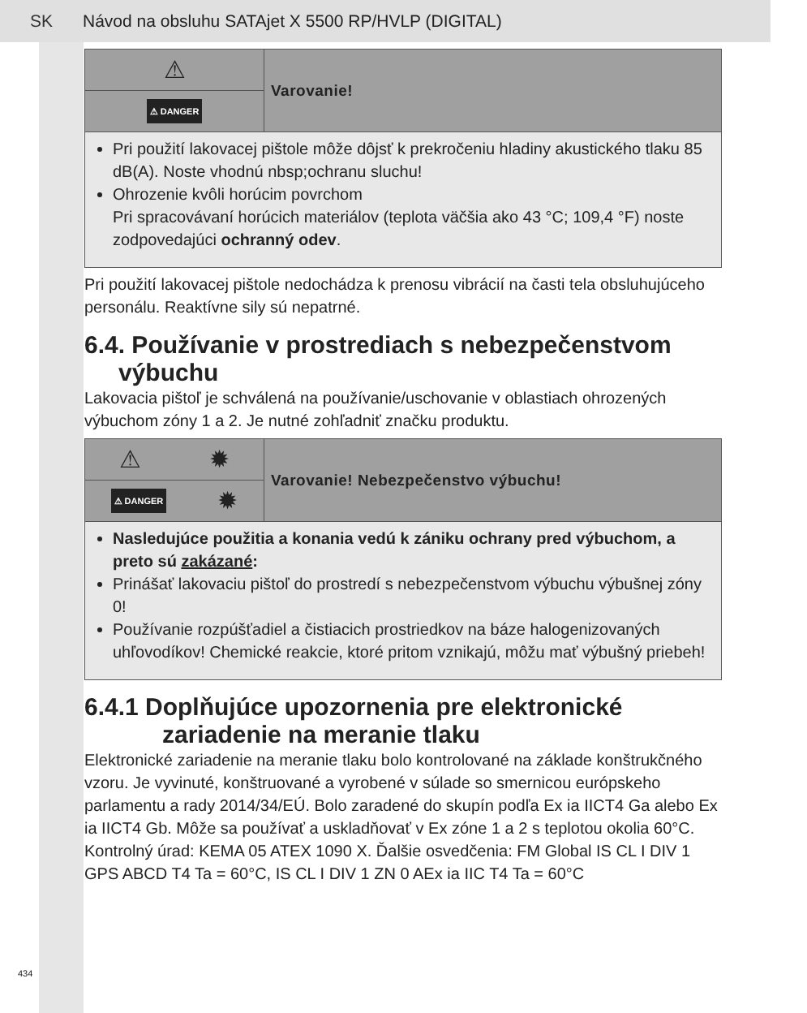SK Návod na obsluhu SATAjet X 5500 RP/HVLP (DIGITAL)
⚠
⚠ DANGER
Varovanie!
Pri použití lakovacej pištole môže dôjsť k prekročeniu hladiny akustického tlaku 85 dB(A). Noste vhodnú nbsp;ochranu sluchu!
Ohrozenie kvôli horúcim povrchom
Pri spracovávaní horúcich materiálov (teplota väčšia ako 43 °C; 109,4 °F) noste zodpovedajúci ochranný odev.
Pri použití lakovacej pištole nedochádza k prenosu vibrácií na časti tela obsluhujúceho personálu. Reaktívne sily sú nepatrné.
6.4. Používanie v prostrediach s nebezpečenstvom výbuchu
Lakovacia pištoľ je schválená na používanie/uschovanie v oblastiach ohrozených výbuchom zóny 1 a 2. Je nutné zohľadniť značku produktu.
⚠ ✹
⚠ DANGER ✹
Varovanie! Nebezpečenstvo výbuchu!
Nasledujúce použitia a konania vedú k zániku ochrany pred výbuchom, a preto sú zakázané:
Prinášať lakovaciu pištoľ do prostredí s nebezpečenstvom výbuchu výbušnej zóny 0!
Používanie rozpúšťadiel a čistiacich prostriedkov na báze halogenizovaných uhľovodíkov! Chemické reakcie, ktoré pritom vznikajú, môžu mať výbušný priebeh!
6.4.1 Doplňujúce upozornenia pre elektronické zariadenie na meranie tlaku
Elektronické zariadenie na meranie tlaku bolo kontrolované na základe konštrukčného vzoru. Je vyvinuté, konštruované a vyrobené v súlade so smernicou európskeho parlamentu a rady 2014/34/EÚ. Bolo zaradené do skupín podľa Ex ia IICT4 Ga alebo Ex ia IICT4 Gb. Môže sa používať a uskladňovať v Ex zóne 1 a 2 s teplotou okolia 60°C. Kontrolný úrad: KEMA 05 ATEX 1090 X. Ďalšie osvedčenia: FM Global IS CL I DIV 1 GPS ABCD T4 Ta = 60°C, IS CL I DIV 1 ZN 0 AEx ia IIC T4 Ta = 60°C
434